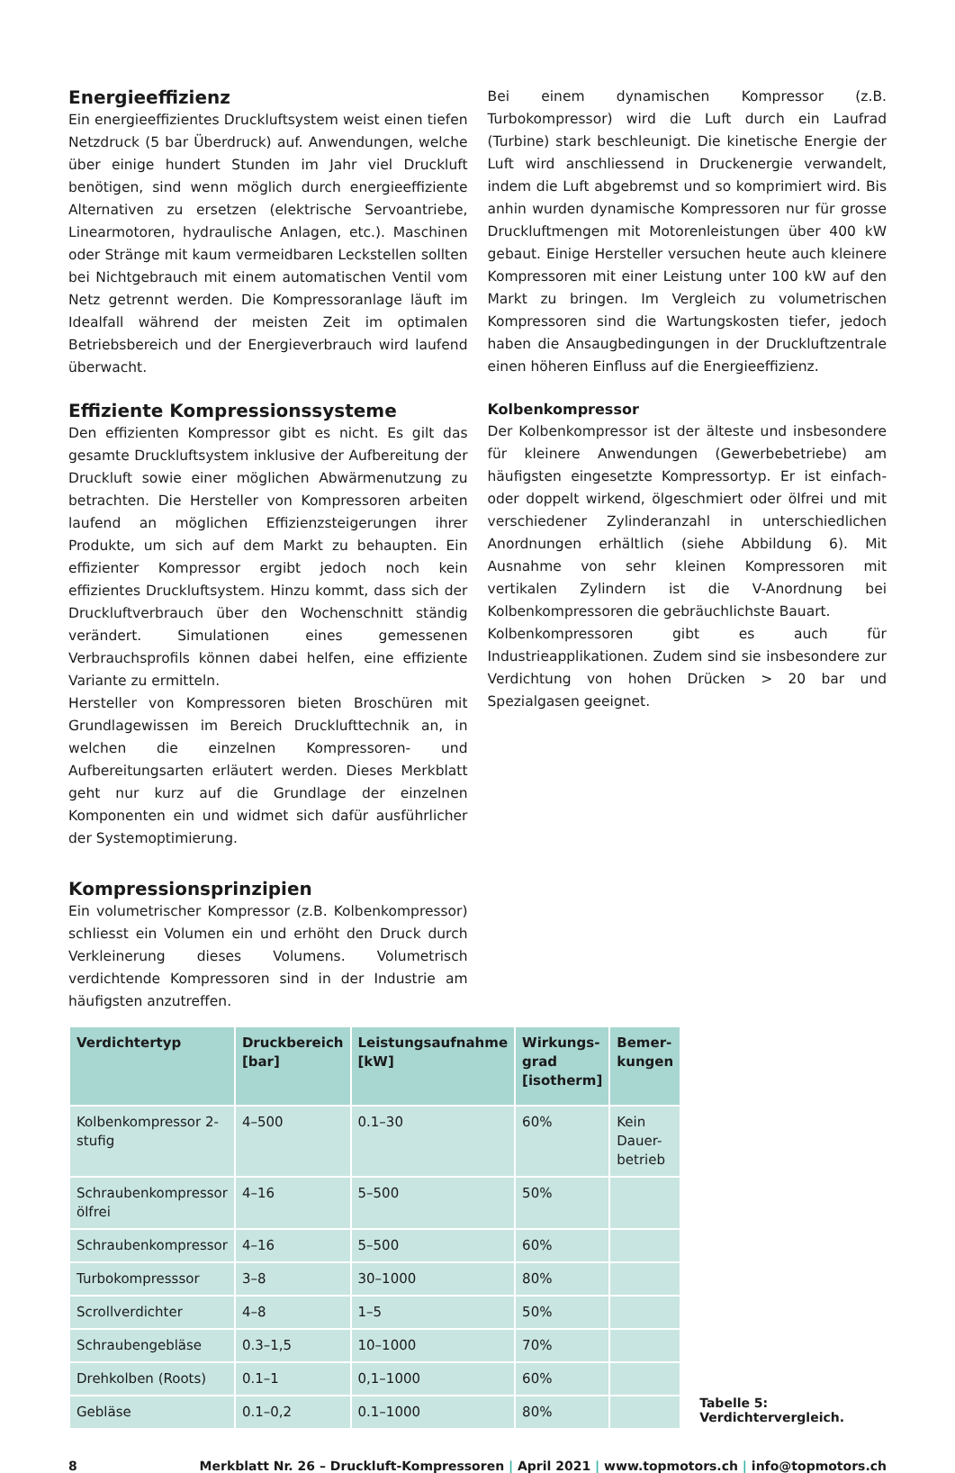Energieeffizienz
Ein energieeffizientes Druckluftsystem weist einen tiefen Netzdruck (5 bar Überdruck) auf. Anwendungen, welche über einige hundert Stunden im Jahr viel Druckluft benötigen, sind wenn möglich durch energieeffiziente Alternativen zu ersetzen (elektrische Servoantriebe, Linearmotoren, hydraulische Anlagen, etc.). Maschinen oder Stränge mit kaum vermeidbaren Leckstellen sollten bei Nichtgebrauch mit einem automatischen Ventil vom Netz getrennt werden. Die Kompressoranlage läuft im Idealfall während der meisten Zeit im optimalen Betriebsbereich und der Energieverbrauch wird laufend überwacht.
Effiziente Kompressionssysteme
Den effizienten Kompressor gibt es nicht. Es gilt das gesamte Druckluftsystem inklusive der Aufbereitung der Druckluft sowie einer möglichen Abwärmenutzung zu betrachten. Die Hersteller von Kompressoren arbeiten laufend an möglichen Effizienzsteigerungen ihrer Produkte, um sich auf dem Markt zu behaupten. Ein effizienter Kompressor ergibt jedoch noch kein effizientes Druckluftsystem. Hinzu kommt, dass sich der Druckluftverbrauch über den Wochenschnitt ständig verändert. Simulationen eines gemessenen Verbrauchsprofils können dabei helfen, eine effiziente Variante zu ermitteln.
Hersteller von Kompressoren bieten Broschüren mit Grundlagewissen im Bereich Drucklufttechnik an, in welchen die einzelnen Kompressoren- und Aufbereitungsarten erläutert werden. Dieses Merkblatt geht nur kurz auf die Grundlage der einzelnen Komponenten ein und widmet sich dafür ausführlicher der Systemoptimierung.
Kompressionsprinzipien
Ein volumetrischer Kompressor (z.B. Kolbenkompressor) schliesst ein Volumen ein und erhöht den Druck durch Verkleinerung dieses Volumens. Volumetrisch verdichtende Kompressoren sind in der Industrie am häufigsten anzutreffen.
Bei einem dynamischen Kompressor (z.B. Turbokompressor) wird die Luft durch ein Laufrad (Turbine) stark beschleunigt. Die kinetische Energie der Luft wird anschliessend in Druckenergie verwandelt, indem die Luft abgebremst und so komprimiert wird. Bis anhin wurden dynamische Kompressoren nur für grosse Druckluftmengen mit Motorenleistungen über 400 kW gebaut. Einige Hersteller versuchen heute auch kleinere Kompressoren mit einer Leistung unter 100 kW auf den Markt zu bringen. Im Vergleich zu volumetrischen Kompressoren sind die Wartungskosten tiefer, jedoch haben die Ansaugbedingungen in der Druckluftzentrale einen höheren Einfluss auf die Energieeffizienz.
Kolbenkompressor
Der Kolbenkompressor ist der älteste und insbesondere für kleinere Anwendungen (Gewerbebetriebe) am häufigsten eingesetzte Kompressortyp. Er ist einfach- oder doppelt wirkend, ölgeschmiert oder ölfrei und mit verschiedener Zylinderanzahl in unterschiedlichen Anordnungen erhältlich (siehe Abbildung 6). Mit Ausnahme von sehr kleinen Kompressoren mit vertikalen Zylindern ist die V-Anordnung bei Kolbenkompressoren die gebräuchlichste Bauart.
Kolbenkompressoren gibt es auch für Industrieapplikationen. Zudem sind sie insbesondere zur Verdichtung von hohen Drücken > 20 bar und Spezialgasen geeignet.
| Verdichtertyp | Druckbereich [bar] | Leistungsaufnahme [kW] | Wirkungs-grad [isotherm] | Bemer-kungen |
| --- | --- | --- | --- | --- |
| Kolbenkompressor 2-stufig | 4–500 | 0.1–30 | 60% | Kein Dauer-betrieb |
| Schraubenkompressor ölfrei | 4–16 | 5–500 | 50% | |
| Schraubenkompressor | 4–16 | 5–500 | 60% | |
| Turbokompresssor | 3–8 | 30–1000 | 80% | |
| Scrollverdichter | 4–8 | 1–5 | 50% | |
| Schraubengebläse | 0.3–1,5 | 10–1000 | 70% | |
| Drehkolben (Roots) | 0.1–1 | 0,1–1000 | 60% | |
| Gebläse | 0.1–0,2 | 0.1–1000 | 80% | |
Tabelle 5: Verdichtervergleich.
8 Merkblatt Nr. 26 – Druckluft-Kompressoren | April 2021 | www.topmotors.ch | info@topmotors.ch